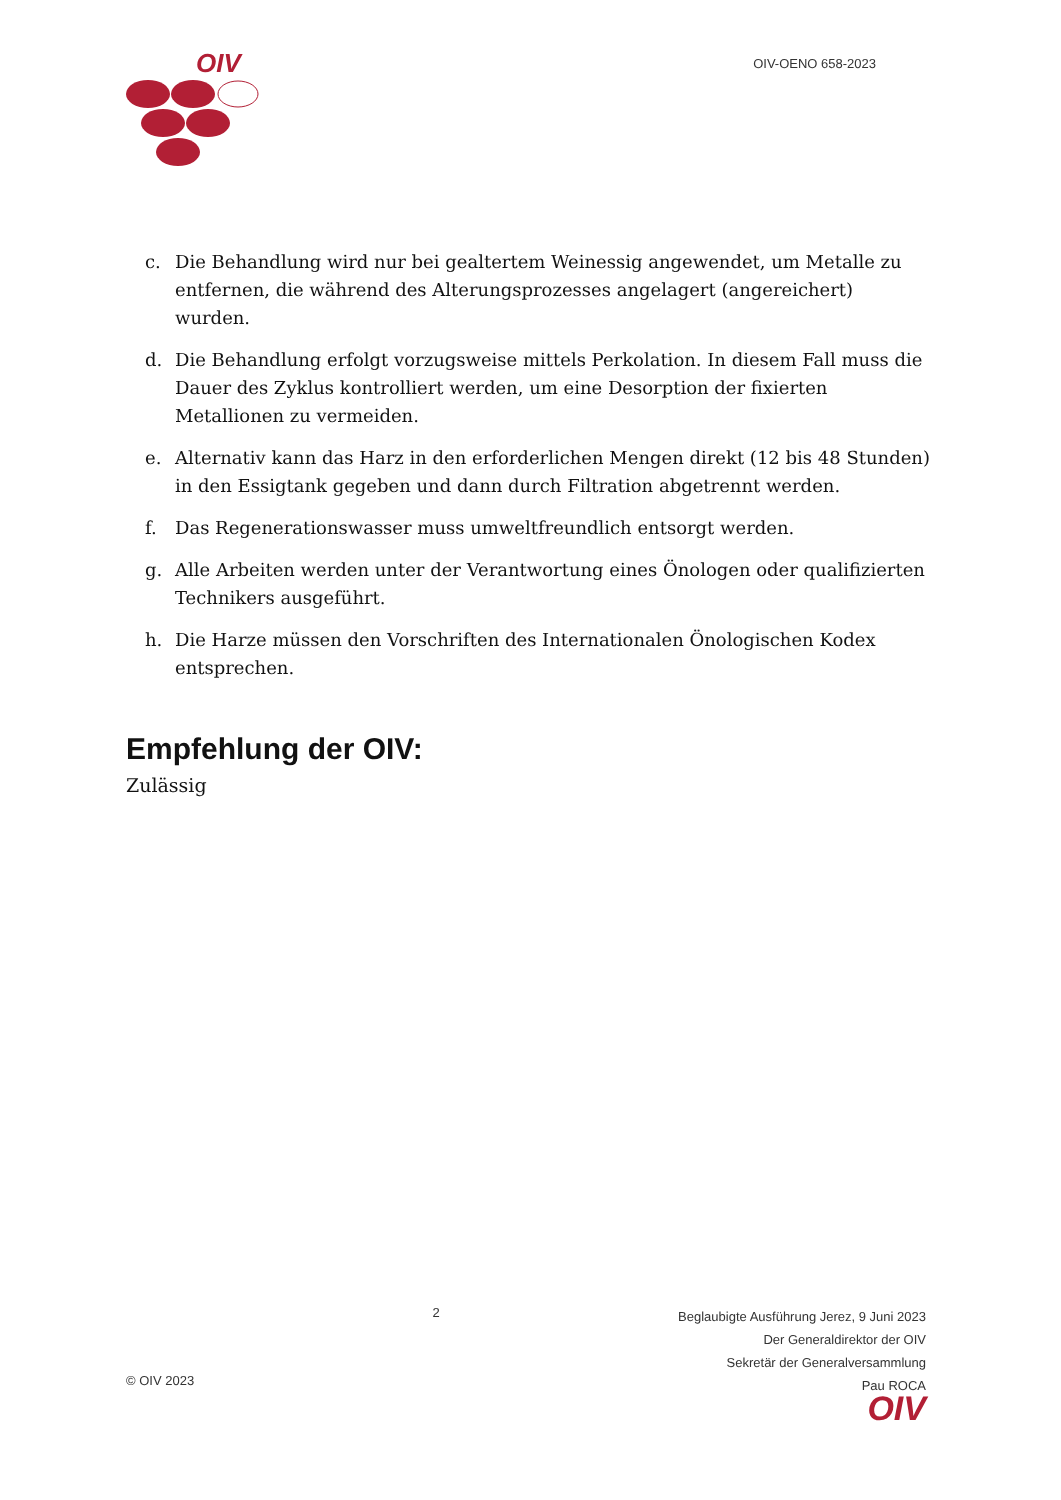OIV
OIV-OENO 658-2023
c. Die Behandlung wird nur bei gealtertem Weinessig angewendet, um Metalle zu entfernen, die während des Alterungsprozesses angelagert (angereichert) wurden.
d. Die Behandlung erfolgt vorzugsweise mittels Perkolation. In diesem Fall muss die Dauer des Zyklus kontrolliert werden, um eine Desorption der fixierten Metallionen zu vermeiden.
e. Alternativ kann das Harz in den erforderlichen Mengen direkt (12 bis 48 Stunden) in den Essigtank gegeben und dann durch Filtration abgetrennt werden.
f. Das Regenerationswasser muss umweltfreundlich entsorgt werden.
g. Alle Arbeiten werden unter der Verantwortung eines Önologen oder qualifizierten Technikers ausgeführt.
h. Die Harze müssen den Vorschriften des Internationalen Önologischen Kodex entsprechen.
Empfehlung der OIV:
Zulässig
© OIV 2023
2
Beglaubigte Ausführung Jerez, 9 Juni 2023
Der Generaldirektor der OIV
Sekretär der Generalversammlung
Pau ROCA
OIV